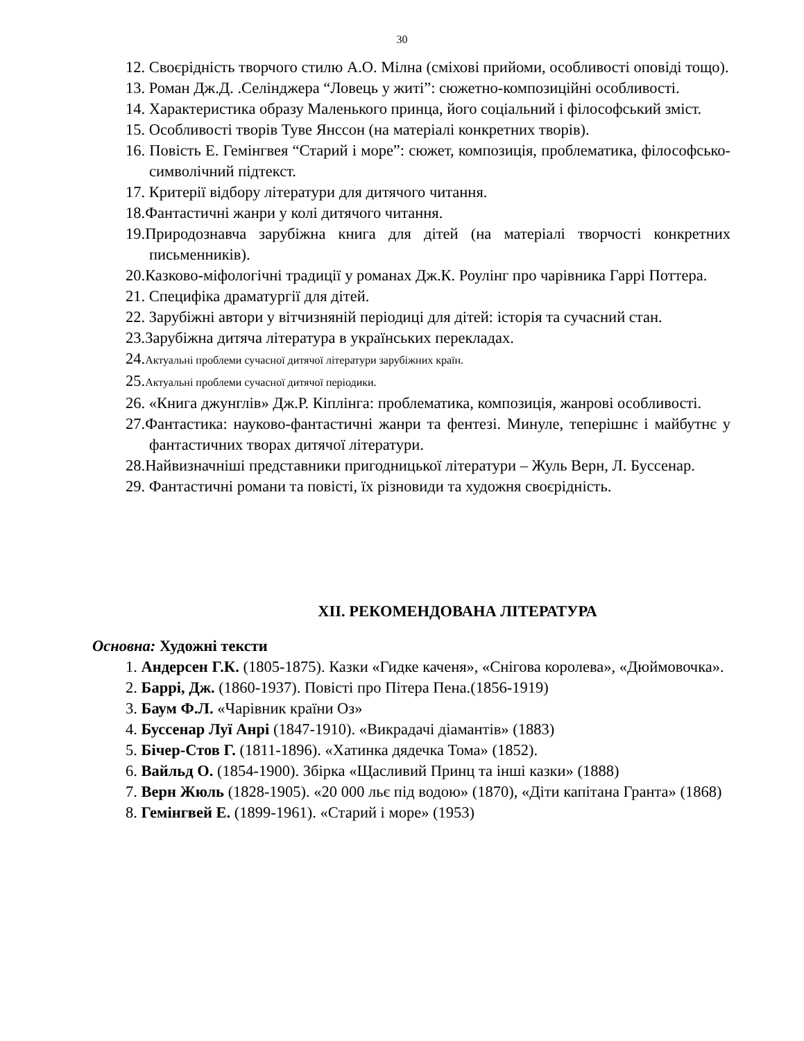30
12. Своєрідність творчого стилю А.О. Мілна (сміхові прийоми, особливості оповіді тощо).
13. Роман Дж.Д. .Селінджера “Ловець у житі”: сюжетно-композиційні особливості.
14. Характеристика образу Маленького принца, його соціальний і філософський зміст.
15. Особливості творів Туве Янссон (на матеріалі конкретних творів).
16. Повість Е. Гемінгвея “Старий і море”: сюжет, композиція, проблематика, філософсько-символічний підтекст.
17. Критерії відбору літератури для дитячого читання.
18.Фантастичні жанри у колі дитячого читання.
19.Природознавча зарубіжна книга для дітей (на матеріалі творчості конкретних письменників).
20.Казково-міфологічні традиції у романах Дж.К. Роулінг про чарівника Гаррі Поттера.
21. Специфіка драматургії для дітей.
22. Зарубіжні автори у вітчизняній періодиці для дітей: історія та сучасний стан.
23.Зарубіжна дитяча література в українських перекладах.
24.Актуальні проблеми сучасної дитячої літератури зарубіжних країн.
25.Актуальні проблеми сучасної дитячої періодики.
26. «Книга джунглів» Дж.Р. Кіплінга: проблематика, композиція, жанрові особливості.
27.Фантастика: науково-фантастичні жанри та фентезі. Минуле, теперішнє і майбутнє у фантастичних творах дитячої літератури.
28.Найвизначніші представники пригодницької літератури – Жуль Верн, Л. Буссенар.
29. Фантастичні романи та повісті, їх різновиди та художня своєрідність.
XII. РЕКОМЕНДОВАНА ЛІТЕРАТУРА
Основна: Художні тексти
1. Андерсен Г.К. (1805-1875). Казки «Гидке каченя», «Снігова королева», «Дюймовочка».
2. Баррі, Дж. (1860-1937). Повісті про Пітера Пена.(1856-1919)
3. Баум Ф.Л. «Чарівник країни Оз»
4. Буссенар Луї Анрі (1847-1910). «Викрадачі діамантів» (1883)
5. Бічер-Стов Г. (1811-1896). «Хатинка дядечка Тома» (1852).
6. Вайльд О. (1854-1900). Збірка «Щасливий Принц та інші казки» (1888)
7. Верн Жюль (1828-1905). «20 000 льє під водою» (1870), «Діти капітана Гранта» (1868)
8. Гемінгвей Е. (1899-1961). «Старий і море» (1953)